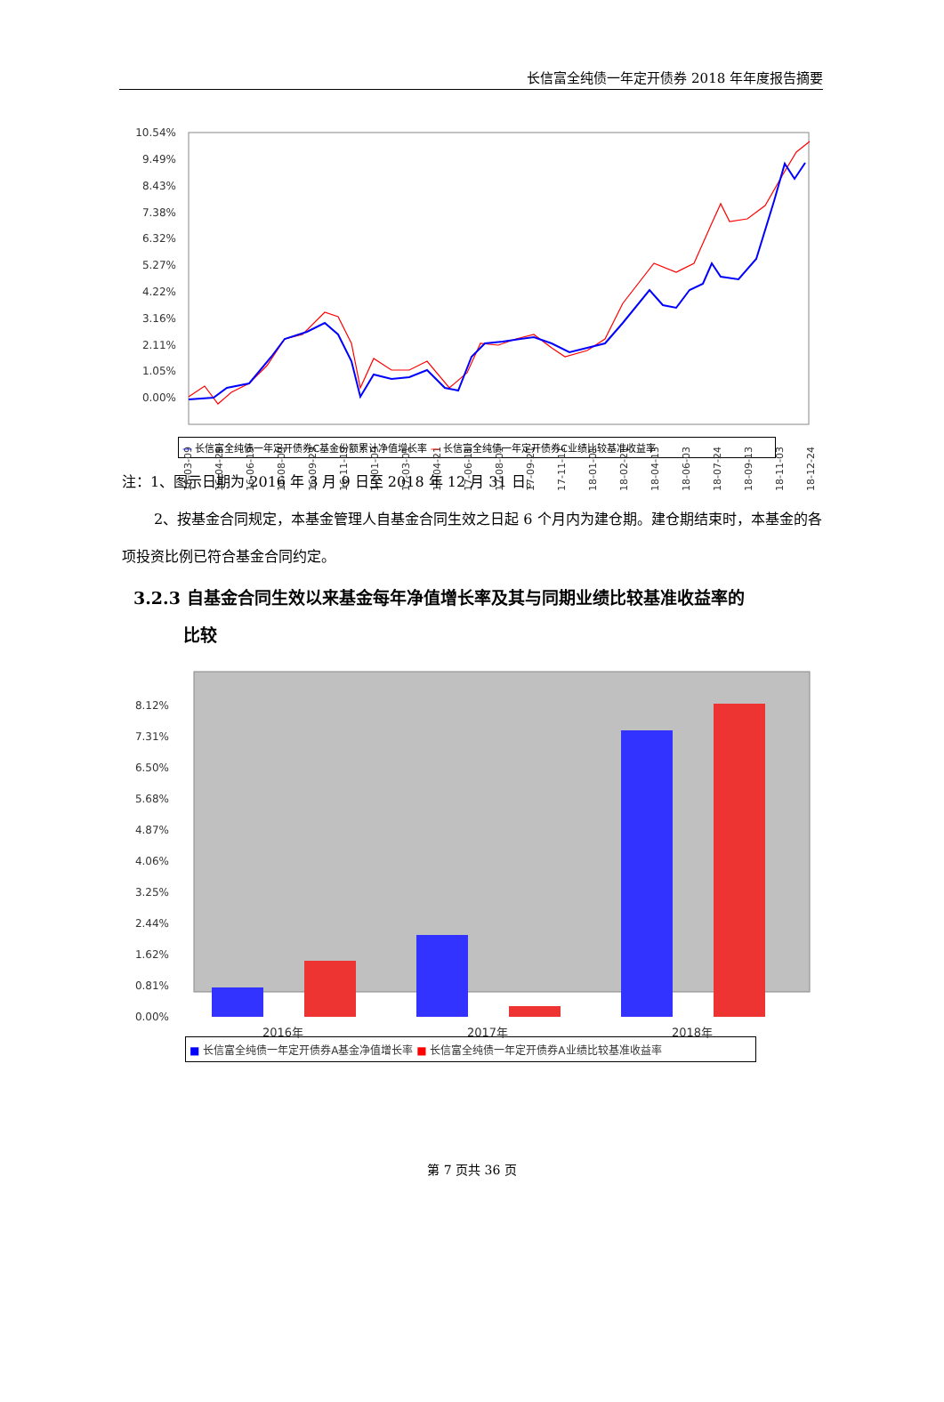长信富全纯债一年定开债券 2018 年年度报告摘要
10.54%
9.49%
8.43%
7.38%
6.32%
5.27%
4.22%
3.16%
2.11%
1.05%
0.00%
2016-03-09
2016-04-29
2016-06-19
2016-08-09
2016-09-29
2016-11-19
2017-01-09
2017-03-01
2017-04-21
2017-06-11
2017-08-01
2017-09-21
2017-11-11
2018-01-01
2018-02-21
2018-04-13
2018-06-03
2018-07-24
2018-09-13
2018-11-03
2018-12-24
— 长信富全纯债一年定开债券C基金份额累计净值增长率 — 长信富全纯债一年定开债券C业绩比较基准收益率
注：1、图示日期为 2016 年 3 月 9 日至 2018 年 12 月 31 日。
2、按基金合同规定，本基金管理人自基金合同生效之日起 6 个月内为建仓期。建仓期结束时，本基金的各项投资比例已符合基金合同约定。
3.2.3 自基金合同生效以来基金每年净值增长率及其与同期业绩比较基准收益率的
比较
8.12%
7.31%
6.50%
5.68%
4.87%
4.06%
3.25%
2.44%
1.62%
0.81%
0.00%
2016年
2017年
2018年
■ 长信富全纯债一年定开债券A基金净值增长率 ■ 长信富全纯债一年定开债券A业绩比较基准收益率
第 7 页共 36 页